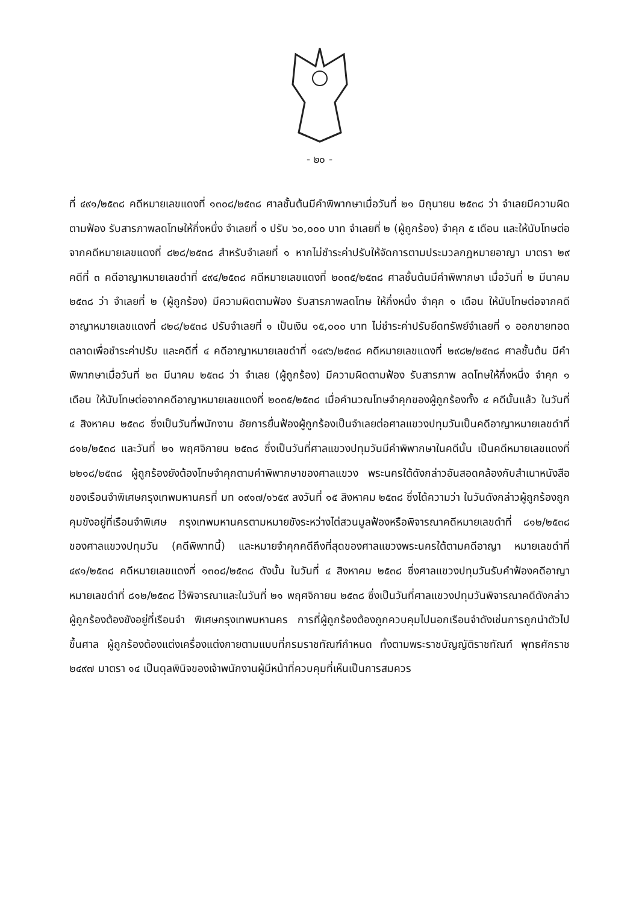- ๒๐ -
ที่ ๔๙๑/๒๕๓๘ คดีหมายเลขแดงที่ ๑๓๐๘/๒๕๓๘ ศาลชั้นต้นมีคำพิพากษาเมื่อวันที่ ๒๑ มิถุนายน ๒๕๓๘ ว่า จำเลยมีความผิดตามฟ้อง รับสารภาพลดโทษให้กึ่งหนึ่ง จำเลยที่ ๑ ปรับ ๖๐,๐๐๐ บาท จำเลยที่ ๒ (ผู้ถูกร้อง) จำคุก ๕ เดือน และให้นับโทษต่อจากคดีหมายเลขแดงที่ ๘๒๘/๒๕๓๘ สำหรับจำเลยที่ ๑ หากไม่ชำระค่าปรับให้จัดการตามประมวลกฎหมายอาญา มาตรา ๒๙ คดีที่ ๓ คดีอาญาหมายเลขดำที่ ๔๙๔/๒๕๓๘ คดีหมายเลขแดงที่ ๒๐๓๕/๒๕๓๘ ศาลชั้นต้นมีคำพิพากษา เมื่อวันที่ ๒ มีนาคม ๒๕๓๘ ว่า จำเลยที่ ๒ (ผู้ถูกร้อง) มีความผิดตามฟ้อง รับสารภาพลดโทษ ให้กึ่งหนึ่ง จำคุก ๑ เดือน ให้นับโทษต่อจากคดีอาญาหมายเลขแดงที่ ๘๒๘/๒๕๓๘ ปรับจำเลยที่ ๑ เป็นเงิน ๑๕,๐๐๐ บาท ไม่ชำระค่าปรับยึดทรัพย์จำเลยที่ ๑ ออกขายทอดตลาดเพื่อชำระค่าปรับ และคดีที่ ๔ คดีอาญาหมายเลขดำที่ ๑๔๙๖/๒๕๓๘ คดีหมายเลขแดงที่ ๒๙๘๒/๒๕๓๘ ศาลชั้นต้น มีคำพิพากษาเมื่อวันที่ ๒๓ มีนาคม ๒๕๓๘ ว่า จำเลย (ผู้ถูกร้อง) มีความผิดตามฟ้อง รับสารภาพ ลดโทษให้กึ่งหนึ่ง จำคุก ๑ เดือน ให้นับโทษต่อจากคดีอาญาหมายเลขแดงที่ ๒๐๓๕/๒๕๓๘ เมื่อคำนวณโทษจำคุกของผู้ถูกร้องทั้ง ๔ คดีนั้นแล้ว ในวันที่ ๔ สิงหาคม ๒๕๓๘ ซึ่งเป็นวันที่พนักงาน อัยการยื่นฟ้องผู้ถูกร้องเป็นจำเลยต่อศาลแขวงปทุมวันเป็นคดีอาญาหมายเลขดำที่ ๘๑๒/๒๕๓๘ และวันที่ ๒๑ พฤศจิกายน ๒๕๓๘ ซึ่งเป็นวันที่ศาลแขวงปทุมวันมีคำพิพากษาในคดีนั้น เป็นคดีหมายเลขแดงที่ ๒๒๑๘/๒๕๓๘ ผู้ถูกร้องยังต้องโทษจำคุกตามคำพิพากษาของศาลแขวง พระนครใต้ดังกล่าวอันสอดคล้องกับสำเนาหนังสือของเรือนจำพิเศษกรุงเทพมหานครที่ มท ๐๙๑๗/๑๖๕๙ ลงวันที่ ๑๕ สิงหาคม ๒๕๓๘ ซึ่งได้ความว่า ในวันดังกล่าวผู้ถูกร้องถูกคุมขังอยู่ที่เรือนจำพิเศษ กรุงเทพมหานครตามหมายขังระหว่างไต่สวนมูลฟ้องหรือพิจารณาคดีหมายเลขดำที่ ๘๑๒/๒๕๓๘ ของศาลแขวงปทุมวัน (คดีพิพาทนี้) และหมายจำคุกคดีถึงที่สุดของศาลแขวงพระนครใต้ตามคดีอาญา หมายเลขดำที่ ๔๙๑/๒๕๓๘ คดีหมายเลขแดงที่ ๑๓๐๘/๒๕๓๘ ดังนั้น ในวันที่ ๔ สิงหาคม ๒๕๓๘ ซึ่งศาลแขวงปทุมวันรับคำฟ้องคดีอาญาหมายเลขดำที่ ๘๑๒/๒๕๓๘ ไว้พิจารณาและในวันที่ ๒๑ พฤศจิกายน ๒๕๓๘ ซึ่งเป็นวันที่ศาลแขวงปทุมวันพิจารณาคดีดังกล่าว ผู้ถูกร้องต้องขังอยู่ที่เรือนจำ พิเศษกรุงเทพมหานคร การที่ผู้ถูกร้องต้องถูกควบคุมไปนอกเรือนจำดังเช่นการถูกนำตัวไปขึ้นศาล ผู้ถูกร้องต้องแต่งเครื่องแต่งกายตามแบบที่กรมราชทัณฑ์กำหนด ทั้งตามพระราชบัญญัติราชทัณฑ์ พุทธศักราช ๒๔๙๗ มาตรา ๑๔ เป็นดุลพินิจของเจ้าพนักงานผู้มีหน้าที่ควบคุมที่เห็นเป็นการสมควร